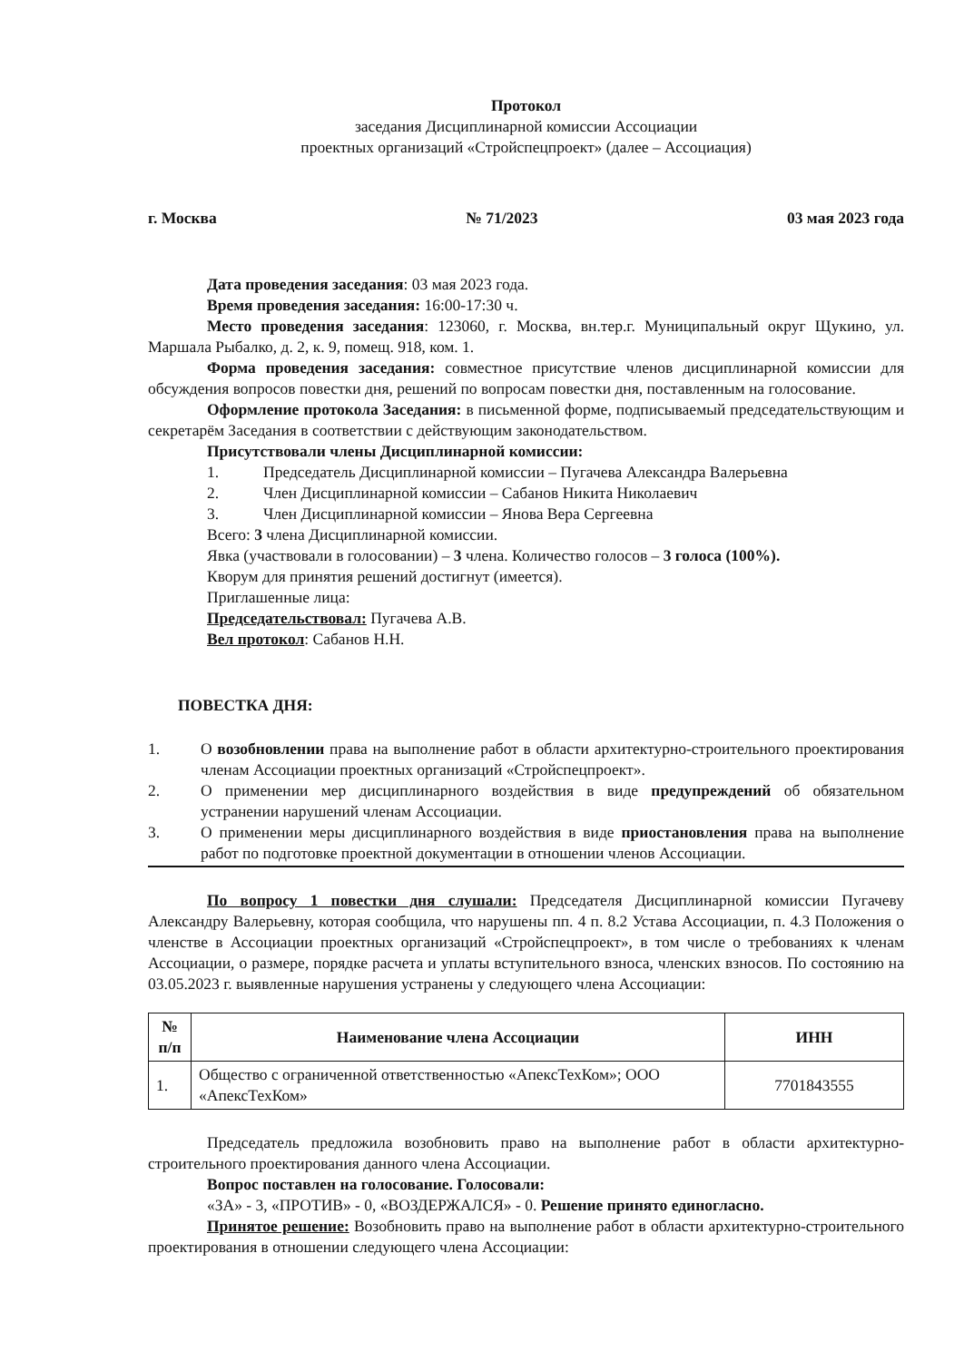Протокол
заседания Дисциплинарной комиссии Ассоциации
проектных организаций «Стройспецпроект» (далее – Ассоциация)
г. Москва № 71/2023 03 мая 2023 года
Дата проведения заседания: 03 мая 2023 года.
Время проведения заседания: 16:00-17:30 ч.
Место проведения заседания: 123060, г. Москва, вн.тер.г. Муниципальный округ Щукино, ул. Маршала Рыбалко, д. 2, к. 9, помещ. 918, ком. 1.
Форма проведения заседания: совместное присутствие членов дисциплинарной комиссии для обсуждения вопросов повестки дня, решений по вопросам повестки дня, поставленным на голосование.
Оформление протокола Заседания: в письменной форме, подписываемый председательствующим и секретарём Заседания в соответствии с действующим законодательством.
Присутствовали члены Дисциплинарной комиссии:
1. Председатель Дисциплинарной комиссии – Пугачева Александра Валерьевна
2. Член Дисциплинарной комиссии – Сабанов Никита Николаевич
3. Член Дисциплинарной комиссии – Янова Вера Сергеевна
Всего: 3 члена Дисциплинарной комиссии.
Явка (участвовали в голосовании) – 3 члена. Количество голосов – 3 голоса (100%).
Кворум для принятия решений достигнут (имеется).
Приглашенные лица:
Председательствовал: Пугачева А.В.
Вел протокол: Сабанов Н.Н.
ПОВЕСТКА ДНЯ:
1. О возобновлении права на выполнение работ в области архитектурно-строительного проектирования членам Ассоциации проектных организаций «Стройспецпроект».
2. О применении мер дисциплинарного воздействия в виде предупреждений об обязательном устранении нарушений членам Ассоциации.
3. О применении меры дисциплинарного воздействия в виде приостановления права на выполнение работ по подготовке проектной документации в отношении членов Ассоциации.
По вопросу 1 повестки дня слушали: Председателя Дисциплинарной комиссии Пугачеву Александру Валерьевну, которая сообщила, что нарушены пп. 4 п. 8.2 Устава Ассоциации, п. 4.3 Положения о членстве в Ассоциации проектных организаций «Стройспецпроект», в том числе о требованиях к членам Ассоциации, о размере, порядке расчета и уплаты вступительного взноса, членских взносов. По состоянию на 03.05.2023 г. выявленные нарушения устранены у следующего члена Ассоциации:
| № п/п | Наименование члена Ассоциации | ИНН |
| --- | --- | --- |
| 1. | Общество с ограниченной ответственностью «АпексТехКом»; ООО «АпексТехКом» | 7701843555 |
Председатель предложила возобновить право на выполнение работ в области архитектурно-строительного проектирования данного члена Ассоциации.
Вопрос поставлен на голосование. Голосовали:
«ЗА» - 3, «ПРОТИВ» - 0, «ВОЗДЕРЖАЛСЯ» - 0. Решение принято единогласно.
Принятое решение: Возобновить право на выполнение работ в области архитектурно-строительного проектирования в отношении следующего члена Ассоциации: